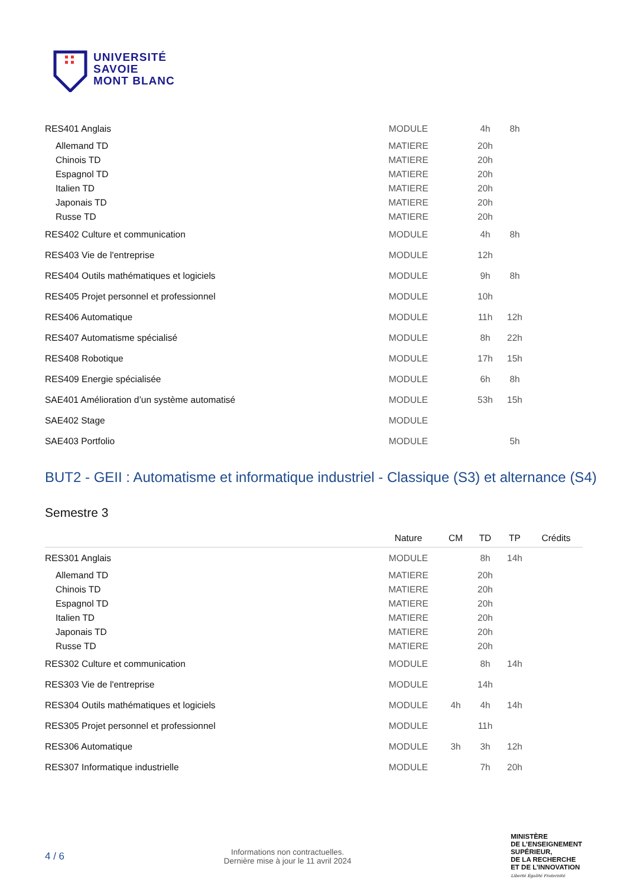UNIVERSITÉ
SAVOIE
MONT BLANC
| RES401 Anglais | MODULE | | 4h | 8h | |
| Allemand TD | MATIERE | | 20h | | |
| Chinois TD | MATIERE | | 20h | | |
| Espagnol TD | MATIERE | | 20h | | |
| Italien TD | MATIERE | | 20h | | |
| Japonais TD | MATIERE | | 20h | | |
| Russe TD | MATIERE | | 20h | | |
| RES402 Culture et communication | MODULE | | 4h | 8h | |
| RES403 Vie de l'entreprise | MODULE | | 12h | | |
| RES404 Outils mathématiques et logiciels | MODULE | | 9h | 8h | |
| RES405 Projet personnel et professionnel | MODULE | | 10h | | |
| RES406 Automatique | MODULE | | 11h | 12h | |
| RES407 Automatisme spécialisé | MODULE | | 8h | 22h | |
| RES408 Robotique | MODULE | | 17h | 15h | |
| RES409 Energie spécialisée | MODULE | | 6h | 8h | |
| SAE401 Amélioration d’un système automatisé | MODULE | | 53h | 15h | |
| SAE402 Stage | MODULE | | | | |
| SAE403 Portfolio | MODULE | | | 5h | |
BUT2 - GEII : Automatisme et informatique industriel - Classique (S3) et alternance (S4)
Semestre 3
| | Nature | CM | TD | TP | Crédits |
| --- | --- | --- | --- | --- | --- |
| RES301 Anglais | MODULE | | 8h | 14h | |
| Allemand TD | MATIERE | | 20h | | |
| Chinois TD | MATIERE | | 20h | | |
| Espagnol TD | MATIERE | | 20h | | |
| Italien TD | MATIERE | | 20h | | |
| Japonais TD | MATIERE | | 20h | | |
| Russe TD | MATIERE | | 20h | | |
| RES302 Culture et communication | MODULE | | 8h | 14h | |
| RES303 Vie de l'entreprise | MODULE | | 14h | | |
| RES304 Outils mathématiques et logiciels | MODULE | 4h | 4h | 14h | |
| RES305 Projet personnel et professionnel | MODULE | | 11h | | |
| RES306 Automatique | MODULE | 3h | 3h | 12h | |
| RES307 Informatique industrielle | MODULE | | 7h | 20h | |
4 / 6
Informations non contractuelles.
Dernière mise à jour le 11 avril 2024
MINISTÈRE
DE L’ENSEIGNEMENT
SUPÉRIEUR,
DE LA RECHERCHE
ET DE L’INNOVATION
Liberté Égalité Fraternité